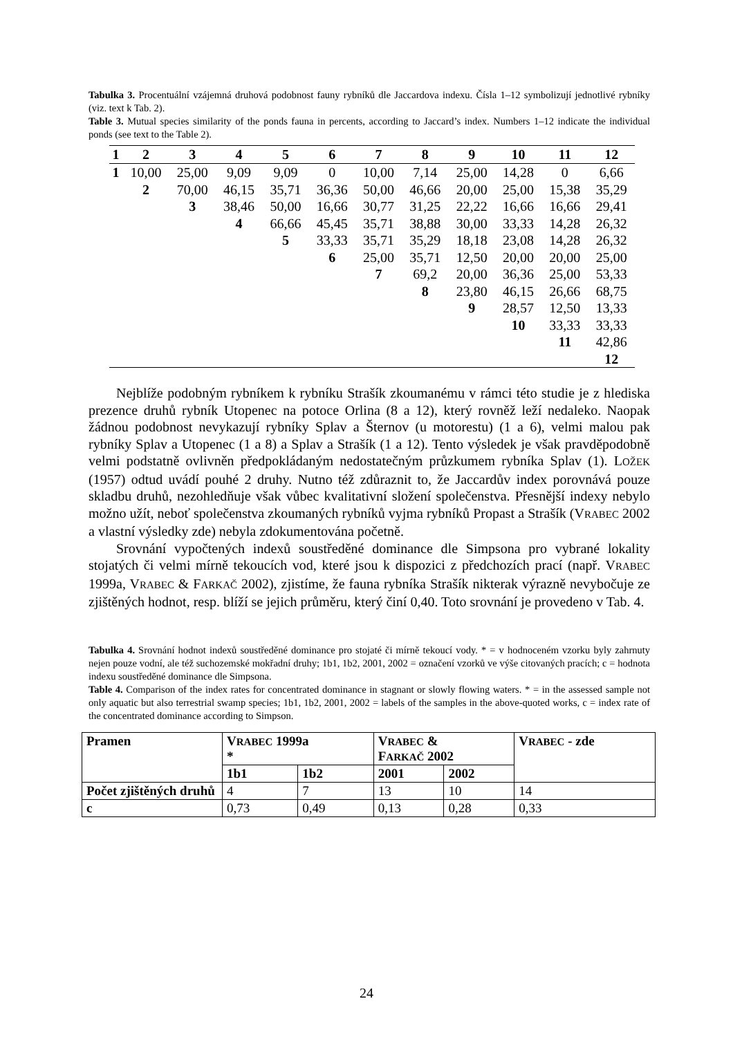Tabulka 3. Procentuální vzájemná druhová podobnost fauny rybníků dle Jaccardova indexu. Čísla 1–12 symbolizují jednotlivé rybníky (viz. text k Tab. 2).
Table 3. Mutual species similarity of the ponds fauna in percents, according to Jaccard’s index. Numbers 1–12 indicate the individual ponds (see text to the Table 2).
| 1 | 2 | 3 | 4 | 5 | 6 | 7 | 8 | 9 | 10 | 11 | 12 |
| --- | --- | --- | --- | --- | --- | --- | --- | --- | --- | --- | --- |
| 1 | 10,00 | 25,00 | 9,09 | 9,09 | 0 | 10,00 | 7,14 | 25,00 | 14,28 | 0 | 6,66 |
| | 2 | 70,00 | 46,15 | 35,71 | 36,36 | 50,00 | 46,66 | 20,00 | 25,00 | 15,38 | 35,29 |
| | | 3 | 38,46 | 50,00 | 16,66 | 30,77 | 31,25 | 22,22 | 16,66 | 16,66 | 29,41 |
| | | | 4 | 66,66 | 45,45 | 35,71 | 38,88 | 30,00 | 33,33 | 14,28 | 26,32 |
| | | | | 5 | 33,33 | 35,71 | 35,29 | 18,18 | 23,08 | 14,28 | 26,32 |
| | | | | | 6 | 25,00 | 35,71 | 12,50 | 20,00 | 20,00 | 25,00 |
| | | | | | | 7 | 69,2 | 20,00 | 36,36 | 25,00 | 53,33 |
| | | | | | | | 8 | 23,80 | 46,15 | 26,66 | 68,75 |
| | | | | | | | | 9 | 28,57 | 12,50 | 13,33 |
| | | | | | | | | | 10 | 33,33 | 33,33 |
| | | | | | | | | | | 11 | 42,86 |
| | | | | | | | | | | | 12 |
Nejblíže podobným rybníkem k rybníku Strašík zkoumanému v rámci této studie je z hlediska prezence druhů rybník Utopenec na potoce Orlina (8 a 12), který rovněž leží nedaleko. Naopak žádnou podobnost nevykazují rybníky Splav a Šternov (u motorestu) (1 a 6), velmi malou pak rybníky Splav a Utopenec (1 a 8) a Splav a Strašík (1 a 12). Tento výsledek je však pravděpodobně velmi podstatně ovlivněn předpokládaným nedostatečným průzkumem rybníka Splav (1). LOŽEK (1957) odtud uvádí pouhé 2 druhy. Nutno též zdůraznit to, že Jaccardův index porovnává pouze skladbu druhů, nezohledňuje však vůbec kvalitativní složení společenstva. Přesnější indexy nebylo možno užít, neboť společenstva zkoumaných rybníků vyjma rybníků Propast a Strašík (VRABEC 2002 a vlastní výsledky zde) nebyla zdokumentována početně.
Srovnání vypočtených indexů soustředěné dominance dle Simpsona pro vybrané lokality stojatých či velmi mírně tekoucích vod, které jsou k dispozici z předchozích prací (např. VRABEC 1999a, VRABEC & FARKAČ 2002), zjistíme, že fauna rybníka Strašík nikterak výrazně nevybočuje ze zjištěných hodnot, resp. blíží se jejich průměru, který činí 0,40. Toto srovnání je provedeno v Tab. 4.
Tabulka 4. Srovnání hodnot indexů soustředěné dominance pro stojaté či mírně tekoucí vody. * = v hodnoceném vzorku byly zahrnuty nejen pouze vodní, ale též suchozemské mokřadní druhy; 1b1, 1b2, 2001, 2002 = označení vzorků ve výše citovaných pracích; c = hodnota indexu soustředěné dominance dle Simpsona.
Table 4. Comparison of the index rates for concentrated dominance in stagnant or slowly flowing waters. * = in the assessed sample not only aquatic but also terrestrial swamp species; 1b1, 1b2, 2001, 2002 = labels of the samples in the above-quoted works, c = index rate of the concentrated dominance according to Simpson.
| Pramen | V RABEC 1999a * | | V RABEC & F ARKAČ 2002 | | V RABEC - zde |
| | 1b1 | 1b2 | 2001 | 2002 | |
| Počet zjištěných druhů | 4 | 7 | 13 | 10 | 14 |
| c | 0,73 | 0,49 | 0,13 | 0,28 | 0,33 |
24